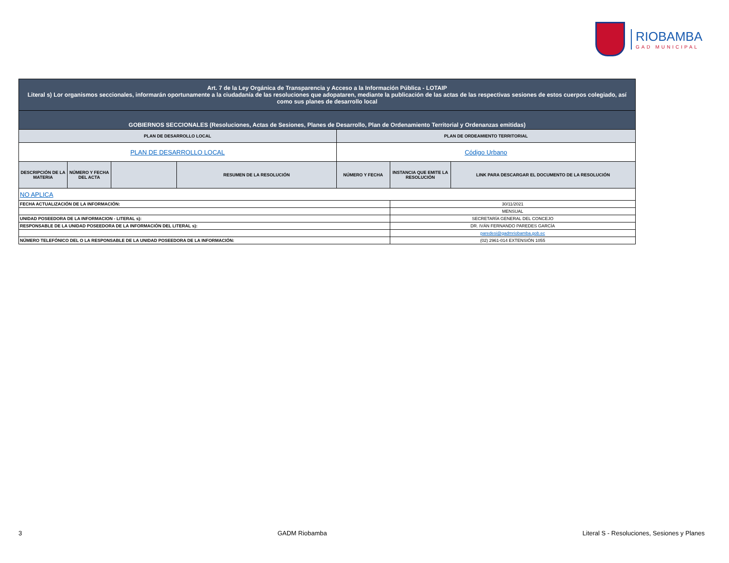RIOBAMBA
GAD MUNICIPAL
| Art. 7 de la Ley Orgánica de Transparencia y Acceso a la Información Pública - LOTAIP Literal s) Lor organismos seccionales, informarán oportunamente a la ciudadanía de las resoluciones que adopataren, mediante la publicación de las actas de las respectivas sesiones de estos cuerpos colegiado, así como sus planes de desarrollo local | | | | | | |
| GOBIERNOS SECCIONALES (Resoluciones, Actas de Sesiones, Planes de Desarrollo, Plan de Ordenamiento Territorial y Ordenanzas emitidas) | | | | | | |
| PLAN DE DESARROLLO LOCAL | | | | PLAN DE ORDEAMIENTO TERRITORIAL | | |
| PLAN DE DESARROLLO LOCAL | | | | Código Urbano | | |
| DESCRIPCIÓN DE LA MATERIA | NÚMERO Y FECHA DEL ACTA | | RESUMEN DE LA RESOLUCIÓN | NÚMERO Y FECHA | INSTANCIA QUE EMITE LA RESOLUCIÓN | LINK PARA DESCARGAR EL DOCUMENTO DE LA RESOLUCIÓN |
| NO APLICA | | | | | | |
| FECHA ACTUALIZACIÓN DE LA INFORMACIÓN: | | | | | 30/11/2021 | |
| | | | | | MENSUAL | |
| UNIDAD POSEEDORA DE LA INFORMACION - LITERAL s): | | | | | SECRETARÍA GENERAL DEL CONCEJO | |
| RESPONSABLE DE LA UNIDAD POSEEDORA DE LA INFORMACIÓN DEL LITERAL s): | | | | | DR. IVÁN FERNANDO PAREDES GARCÍA | |
| | | | | | paredesi@gadmriobamba.gob.ec | |
| NÚMERO TELEFÓNICO DEL O LA RESPONSABLE DE LA UNIDAD POSEEDORA DE LA INFORMACIÓN: | | | | | (02) 2961-014 EXTENSIÓN 1055 | |
3 GADM Riobamba Literal S - Resoluciones, Sesiones y Planes